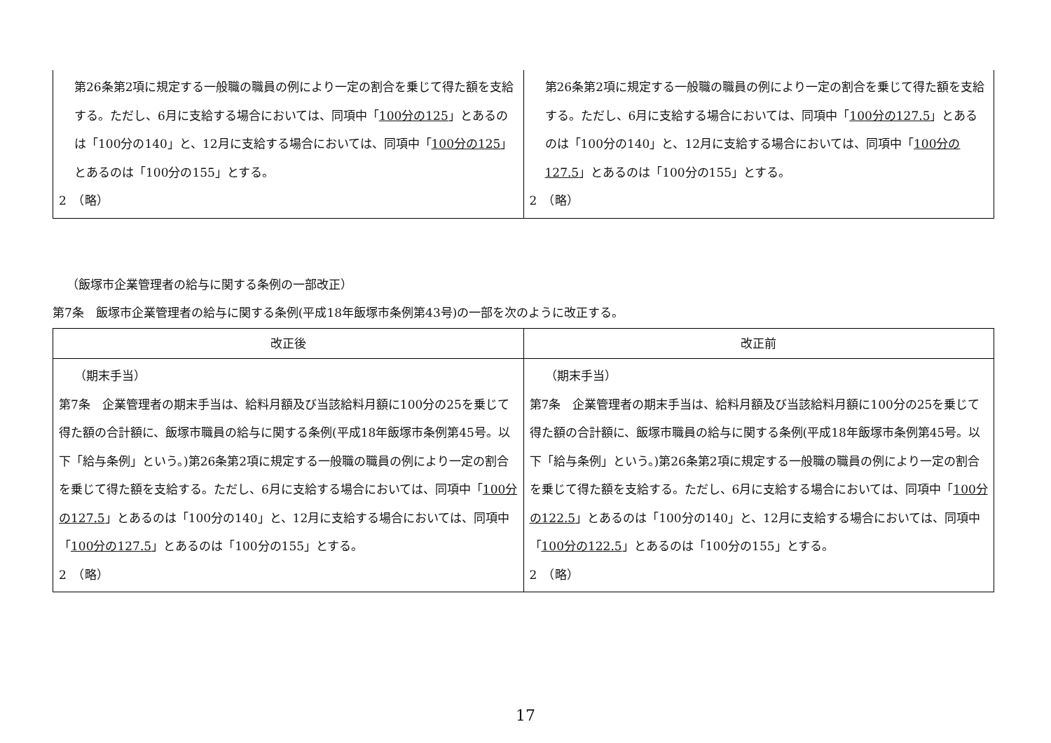| 第26条第2項に規定する一般職の職員の例により一定の割合を乗じて得た額を支給する。ただし、6月に支給する場合においては、同項中「 100分の125 」とあるのは「100分の140」と、12月に支給する場合においては、同項中「 100分の125 」とあるのは「100分の155」とする。 2 （略） | 第26条第2項に規定する一般職の職員の例により一定の割合を乗じて得た額を支給する。ただし、6月に支給する場合においては、同項中「 100分の127.5 」とあるのは「100分の140」と、12月に支給する場合においては、同項中「 100分の127.5 」とあるのは「100分の155」とする。 2 （略） |
（飯塚市企業管理者の給与に関する条例の一部改正）
第7条　飯塚市企業管理者の給与に関する条例(平成18年飯塚市条例第43号)の一部を次のように改正する。
| 改正後 | 改正前 |
| --- | --- |
| （期末手当） 第7条 企業管理者の期末手当は、給料月額及び当該給料月額に100分の25を乗じて得た額の合計額に、飯塚市職員の給与に関する条例(平成18年飯塚市条例第45号。以下「給与条例」という。)第26条第2項に規定する一般職の職員の例により一定の割合を乗じて得た額を支給する。ただし、6月に支給する場合においては、同項中「 100分の127.5 」とあるのは「100分の140」と、12月に支給する場合においては、同項中「 100分の127.5 」とあるのは「100分の155」とする。 2 （略） | （期末手当） 第7条 企業管理者の期末手当は、給料月額及び当該給料月額に100分の25を乗じて得た額の合計額に、飯塚市職員の給与に関する条例(平成18年飯塚市条例第45号。以下「給与条例」という。)第26条第2項に規定する一般職の職員の例により一定の割合を乗じて得た額を支給する。ただし、6月に支給する場合においては、同項中「 100分の122.5 」とあるのは「100分の140」と、12月に支給する場合においては、同項中「 100分の122.5 」とあるのは「100分の155」とする。 2 （略） |
17